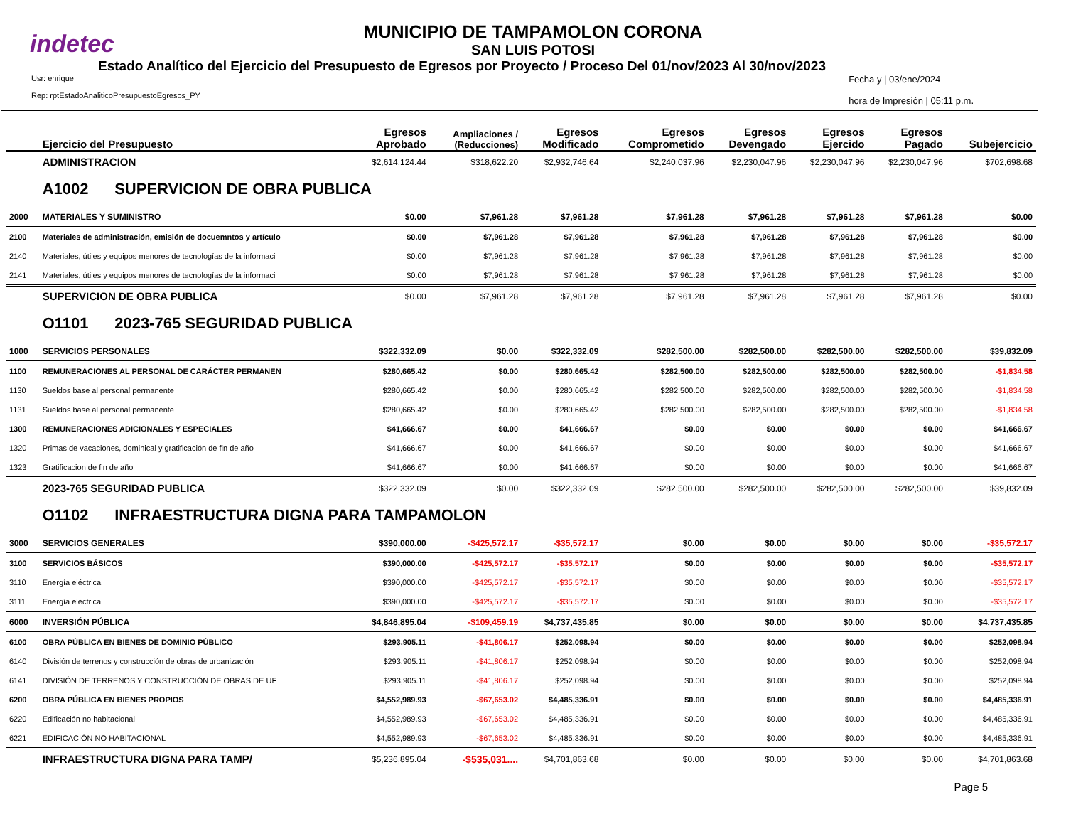indetec
MUNICIPIO DE TAMPAMOLON CORONA
SAN LUIS POTOSI
Estado Analítico del Ejercicio del Presupuesto de Egresos por Proyecto / Proceso Del 01/nov/2023 Al 30/nov/2023
Usr: enrique
Rep: rptEstadoAnaliticoPresupuestoEgresos_PY
Fecha y | 03/ene/2024
hora de Impresión | 05:11 p.m.
| | Ejercicio del Presupuesto | Egresos Aprobado | Ampliaciones / (Reducciones) | Egresos Modificado | Egresos Comprometido | Egresos Devengado | Egresos Ejercido | Egresos Pagado | Subejercicio |
| --- | --- | --- | --- | --- | --- | --- | --- | --- | --- |
| | ADMINISTRACION | $2,614,124.44 | $318,622.20 | $2,932,746.64 | $2,240,037.96 | $2,230,047.96 | $2,230,047.96 | $2,230,047.96 | $702,698.68 |
| | A1002 SUPERVICION DE OBRA PUBLICA | | | | | | | | |
| 2000 | MATERIALES Y SUMINISTRO | $0.00 | $7,961.28 | $7,961.28 | $7,961.28 | $7,961.28 | $7,961.28 | $7,961.28 | $0.00 |
| 2100 | Materiales de administración, emisión de docuemntos y artículo | $0.00 | $7,961.28 | $7,961.28 | $7,961.28 | $7,961.28 | $7,961.28 | $7,961.28 | $0.00 |
| 2140 | Materiales, útiles y equipos menores de tecnologías de la informaci | $0.00 | $7,961.28 | $7,961.28 | $7,961.28 | $7,961.28 | $7,961.28 | $7,961.28 | $0.00 |
| 2141 | Materiales, útiles y equipos menores de tecnologías de la informaci | $0.00 | $7,961.28 | $7,961.28 | $7,961.28 | $7,961.28 | $7,961.28 | $7,961.28 | $0.00 |
| | SUPERVICION DE OBRA PUBLICA | $0.00 | $7,961.28 | $7,961.28 | $7,961.28 | $7,961.28 | $7,961.28 | $7,961.28 | $0.00 |
| | O1101 2023-765 SEGURIDAD PUBLICA | | | | | | | | |
| 1000 | SERVICIOS PERSONALES | $322,332.09 | $0.00 | $322,332.09 | $282,500.00 | $282,500.00 | $282,500.00 | $282,500.00 | $39,832.09 |
| 1100 | REMUNERACIONES AL PERSONAL DE CARÁCTER PERMANEN | $280,665.42 | $0.00 | $280,665.42 | $282,500.00 | $282,500.00 | $282,500.00 | $282,500.00 | -$1,834.58 |
| 1130 | Sueldos base al personal permanente | $280,665.42 | $0.00 | $280,665.42 | $282,500.00 | $282,500.00 | $282,500.00 | $282,500.00 | -$1,834.58 |
| 1131 | Sueldos base al personal permanente | $280,665.42 | $0.00 | $280,665.42 | $282,500.00 | $282,500.00 | $282,500.00 | $282,500.00 | -$1,834.58 |
| 1300 | REMUNERACIONES ADICIONALES Y ESPECIALES | $41,666.67 | $0.00 | $41,666.67 | $0.00 | $0.00 | $0.00 | $0.00 | $41,666.67 |
| 1320 | Primas de vacaciones, dominical y gratificación de fin de año | $41,666.67 | $0.00 | $41,666.67 | $0.00 | $0.00 | $0.00 | $0.00 | $41,666.67 |
| 1323 | Gratificacion de fin de año | $41,666.67 | $0.00 | $41,666.67 | $0.00 | $0.00 | $0.00 | $0.00 | $41,666.67 |
| | 2023-765 SEGURIDAD PUBLICA | $322,332.09 | $0.00 | $322,332.09 | $282,500.00 | $282,500.00 | $282,500.00 | $282,500.00 | $39,832.09 |
| | O1102 INFRAESTRUCTURA DIGNA PARA TAMPAMOLON | | | | | | | | |
| 3000 | SERVICIOS GENERALES | $390,000.00 | -$425,572.17 | -$35,572.17 | $0.00 | $0.00 | $0.00 | $0.00 | -$35,572.17 |
| 3100 | SERVICIOS BÁSICOS | $390,000.00 | -$425,572.17 | -$35,572.17 | $0.00 | $0.00 | $0.00 | $0.00 | -$35,572.17 |
| 3110 | Energía eléctrica | $390,000.00 | -$425,572.17 | -$35,572.17 | $0.00 | $0.00 | $0.00 | $0.00 | -$35,572.17 |
| 3111 | Energía eléctrica | $390,000.00 | -$425,572.17 | -$35,572.17 | $0.00 | $0.00 | $0.00 | $0.00 | -$35,572.17 |
| 6000 | INVERSIÓN PÚBLICA | $4,846,895.04 | -$109,459.19 | $4,737,435.85 | $0.00 | $0.00 | $0.00 | $0.00 | $4,737,435.85 |
| 6100 | OBRA PÚBLICA EN BIENES DE DOMINIO PÚBLICO | $293,905.11 | -$41,806.17 | $252,098.94 | $0.00 | $0.00 | $0.00 | $0.00 | $252,098.94 |
| 6140 | División de terrenos y construcción de obras de urbanización | $293,905.11 | -$41,806.17 | $252,098.94 | $0.00 | $0.00 | $0.00 | $0.00 | $252,098.94 |
| 6141 | DIVISIÓN DE TERRENOS Y CONSTRUCCIÓN DE OBRAS DE UF | $293,905.11 | -$41,806.17 | $252,098.94 | $0.00 | $0.00 | $0.00 | $0.00 | $252,098.94 |
| 6200 | OBRA PÚBLICA EN BIENES PROPIOS | $4,552,989.93 | -$67,653.02 | $4,485,336.91 | $0.00 | $0.00 | $0.00 | $0.00 | $4,485,336.91 |
| 6220 | Edificación no habitacional | $4,552,989.93 | -$67,653.02 | $4,485,336.91 | $0.00 | $0.00 | $0.00 | $0.00 | $4,485,336.91 |
| 6221 | EDIFICACIÓN NO HABITACIONAL | $4,552,989.93 | -$67,653.02 | $4,485,336.91 | $0.00 | $0.00 | $0.00 | $0.00 | $4,485,336.91 |
| | INFRAESTRUCTURA DIGNA PARA TAMP/ | $5,236,895.04 | -$535,031.... | $4,701,863.68 | $0.00 | $0.00 | $0.00 | $0.00 | $4,701,863.68 |
Page 5